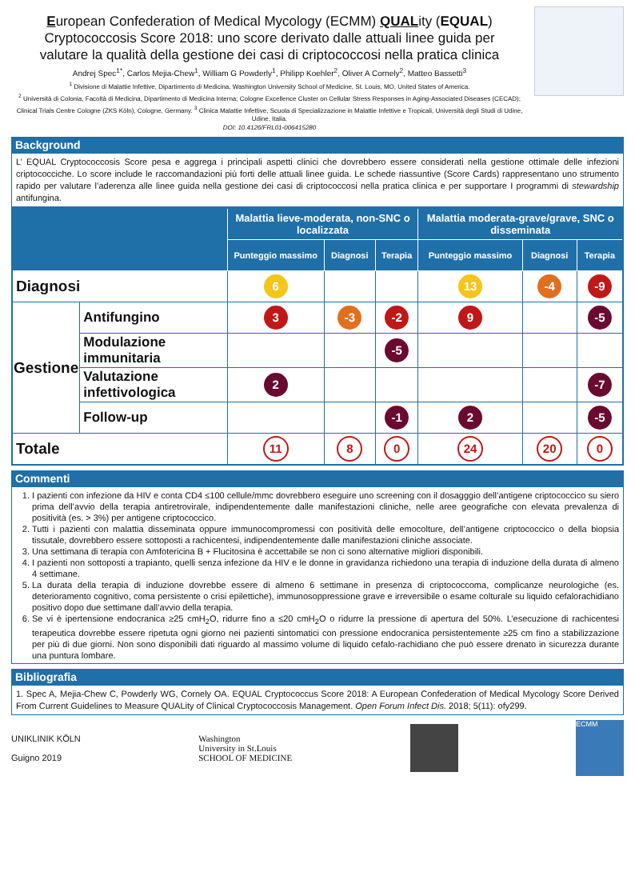European Confederation of Medical Mycology (ECMM) QUALity (EQUAL)
Cryptococcosis Score 2018: uno score derivato dalle attuali linee guida per
valutare la qualità della gestione dei casi di criptococcosi nella pratica clinica
Andrej Spec<sup>1*</sup>, Carlos Mejia-Chew<sup>1</sup>, William G Powderly<sup>1</sup>, Philipp Koehler<sup>2</sup>, Oliver A Cornely<sup>2</sup>, Matteo Bassetti<sup>3</sup>
<sup>1</sup> Divisione di Malattie Infettive, Dipartimento di Medicina, Washington University School of Medicine, St. Louis, MO, United States of America.
<sup>2</sup> Università di Colonia, Facoltà di Medicina, Dipartimento di Medicina Interna; Cologne Excellence Cluster on Cellular Stress Responses in Aging-Associated Diseases (CECAD); Clinical Trials Centre Cologne (ZKS Köln), Cologne, Germany. <sup>3</sup> Clinica Malattie Infettive, Scuola di Specializzazione in Malattie Infettive e Tropicali, Università degli Studi di Udine, Udine, Italia.
DOI: 10.4126/FRL01-006415280
Background
L’ EQUAL Cryptococcosis Score pesa e aggrega i principali aspetti clinici che dovrebbero essere considerati nella gestione ottimale delle infezioni criptococciche. Lo score include le raccomandazioni più forti delle attuali linee guida. Le schede riassuntive (Score Cards) rappresentano uno strumento rapido per valutare l’aderenza alle linee guida nella gestione dei casi di criptococcosi nella pratica clinica e per supportare I programmi di stewardship antifungina.
| | | Malattia lieve-moderata, non-SNC o localizzata | | | Malattia moderata-grave/grave, SNC o disseminata | | |
| --- | --- | --- | --- | --- | --- | --- | --- |
| | | Punteggio massimo | Diagnosi | Terapia | Punteggio massimo | Diagnosi | Terapia |
| Diagnosi | | 6 | | | 13 | -4 | -9 |
| Gestione | Antifungino | 3 | -3 | -2 | 9 | | -5 |
| | Modulazione immunitaria | | | -5 | | | |
| | Valutazione infettivologica | 2 | | | | | -7 |
| | Follow-up | | | -1 | 2 | | -5 |
| Totale | | 11 | 8 | 0 | 24 | 20 | 0 |
Commenti
1. I pazienti con infezione da HIV e conta CD4 ≤100 cellule/mmc dovrebbero eseguire uno screening con il dosagggio dell’antigene criptococcico su siero prima dell’avvio della terapia antiretrovirale, indipendentemente dalle manifestazioni cliniche, nelle aree geografiche con elevata prevalenza di positività (es. > 3%) per antigene criptococcico.
2. Tutti i pazienti con malattia disseminata oppure immunocompromessi con positività delle emocolture, dell’antigene criptococcico o della biopsia tissutale, dovrebbero essere sottoposti a rachicentesi, indipendentemente dalle manifestazioni cliniche associate.
3. Una settimana di terapia con Amfotericina B + Flucitosina è accettabile se non ci sono alternative migliori disponibili.
4. I pazienti non sottoposti a trapianto, quelli senza infezione da HIV e le donne in gravidanza richiedono una terapia di induzione della durata di almeno 4 settimane.
5. La durata della terapia di induzione dovrebbe essere di almeno 6 settimane in presenza di criptococcoma, complicanze neurologiche (es. deterioramento cognitivo, coma persistente o crisi epilettiche), immunosoppressione grave e irreversibile o esame colturale su liquido cefalorachidiano positivo dopo due settimane dall’avvio della terapia.
6. Se vi è ipertensione endocranica ≥25 cmH<sub>2</sub>O, ridurre fino a ≤20 cmH<sub>2</sub>O o ridurre la pressione di apertura del 50%. L’esecuzione di rachicentesi terapeutica dovrebbe essere ripetuta ogni giorno nei pazienti sintomatici con pressione endocranica persistentemente ≥25 cm fino a stabilizzazione per più di due giorni. Non sono disponibili dati riguardo al massimo volume di liquido cefalo-rachidiano che può essere drenato in sicurezza durante una puntura lombare.
Bibliografia
1. Spec A, Mejia-Chew C, Powderly WG, Cornely OA. EQUAL Cryptococcus Score 2018: A European Confederation of Medical Mycology Score Derived From Current Guidelines to Measure QUALity of Clinical Cryptococcosis Management. Open Forum Infect Dis. 2018; 5(11): ofy299.
UNIKLINIK KÖLN
Guigno 2019
Washington
University in St.Louis
SCHOOL OF MEDICINE
ECMM